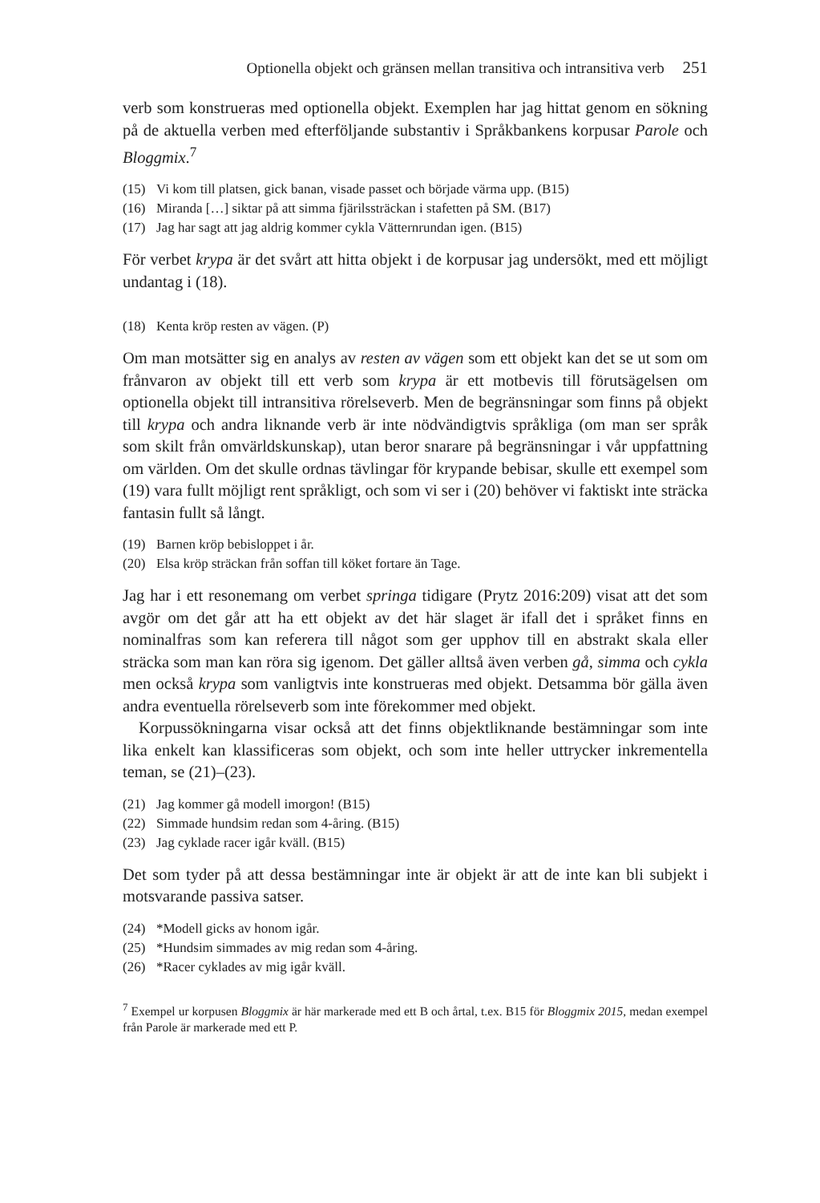Optionella objekt och gränsen mellan transitiva och intransitiva verb 251
verb som konstrueras med optionella objekt. Exemplen har jag hittat genom en sökning på de aktuella verben med efterföljande substantiv i Språkbankens korpusar Parole och Bloggmix.<sup>7</sup>
(15) Vi kom till platsen, gick banan, visade passet och började värma upp. (B15)
(16) Miranda […] siktar på att simma fjärilssträckan i stafetten på SM. (B17)
(17) Jag har sagt att jag aldrig kommer cykla Vätternrundan igen. (B15)
För verbet krypa är det svårt att hitta objekt i de korpusar jag undersökt, med ett möjligt undantag i (18).
(18) Kenta kröp resten av vägen. (P)
Om man motsätter sig en analys av resten av vägen som ett objekt kan det se ut som om frånvaron av objekt till ett verb som krypa är ett motbevis till förutsägelsen om optionella objekt till intransitiva rörelseverb. Men de begränsningar som finns på objekt till krypa och andra liknande verb är inte nödvändigtvis språkliga (om man ser språk som skilt från omvärldskunskap), utan beror snarare på begränsningar i vår uppfattning om världen. Om det skulle ordnas tävlingar för krypande bebisar, skulle ett exempel som (19) vara fullt möjligt rent språkligt, och som vi ser i (20) behöver vi faktiskt inte sträcka fantasin fullt så långt.
(19) Barnen kröp bebisloppet i år.
(20) Elsa kröp sträckan från soffan till köket fortare än Tage.
Jag har i ett resonemang om verbet springa tidigare (Prytz 2016:209) visat att det som avgör om det går att ha ett objekt av det här slaget är ifall det i språket finns en nominalfras som kan referera till något som ger upphov till en abstrakt skala eller sträcka som man kan röra sig igenom. Det gäller alltså även verben gå, simma och cykla men också krypa som vanligtvis inte konstrueras med objekt. Detsamma bör gälla även andra eventuella rörelseverb som inte förekommer med objekt.
Korpussökningarna visar också att det finns objektliknande bestämningar som inte lika enkelt kan klassificeras som objekt, och som inte heller uttrycker inkrementella teman, se (21)–(23).
(21) Jag kommer gå modell imorgon! (B15)
(22) Simmade hundsim redan som 4-åring. (B15)
(23) Jag cyklade racer igår kväll. (B15)
Det som tyder på att dessa bestämningar inte är objekt är att de inte kan bli subjekt i motsvarande passiva satser.
(24) *Modell gicks av honom igår.
(25) *Hundsim simmades av mig redan som 4-åring.
(26) *Racer cyklades av mig igår kväll.
<sup>7</sup> Exempel ur korpusen Bloggmix är här markerade med ett B och årtal, t.ex. B15 för Bloggmix 2015, medan exempel från Parole är markerade med ett P.